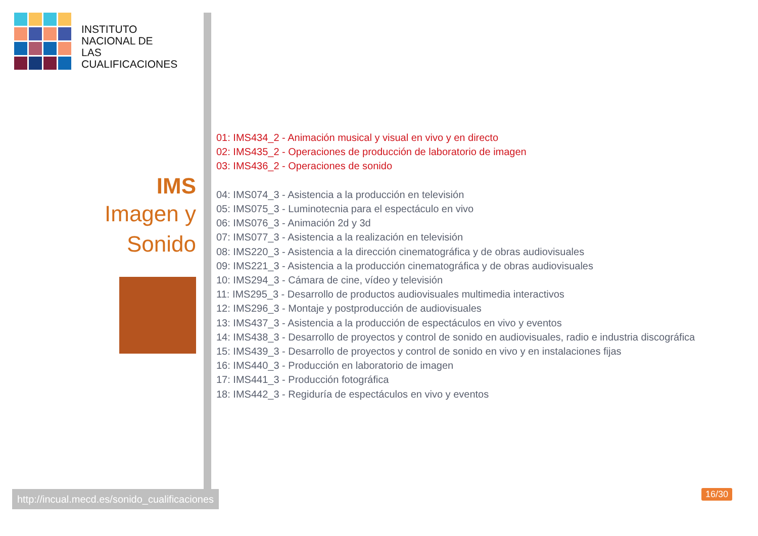INSTITUTO
NACIONAL DE
LAS CUALIFICACIONES
IMS
Imagen y
Sonido
01: IMS434_2 - Animación musical y visual en vivo y en directo
02: IMS435_2 - Operaciones de producción de laboratorio de imagen
03: IMS436_2 - Operaciones de sonido
04: IMS074_3 - Asistencia a la producción en televisión
05: IMS075_3 - Luminotecnia para el espectáculo en vivo
06: IMS076_3 - Animación 2d y 3d
07: IMS077_3 - Asistencia a la realización en televisión
08: IMS220_3 - Asistencia a la dirección cinematográfica y de obras audiovisuales
09: IMS221_3 - Asistencia a la producción cinematográfica y de obras audiovisuales
10: IMS294_3 - Cámara de cine, vídeo y televisión
11: IMS295_3 - Desarrollo de productos audiovisuales multimedia interactivos
12: IMS296_3 - Montaje y postproducción de audiovisuales
13: IMS437_3 - Asistencia a la producción de espectáculos en vivo y eventos
14: IMS438_3 - Desarrollo de proyectos y control de sonido en audiovisuales, radio e industria discográfica
15: IMS439_3 - Desarrollo de proyectos y control de sonido en vivo y en instalaciones fijas
16: IMS440_3 - Producción en laboratorio de imagen
17: IMS441_3 - Producción fotográfica
18: IMS442_3 - Regiduría de espectáculos en vivo y eventos
http://incual.mecd.es/sonido_cualificaciones
16/30